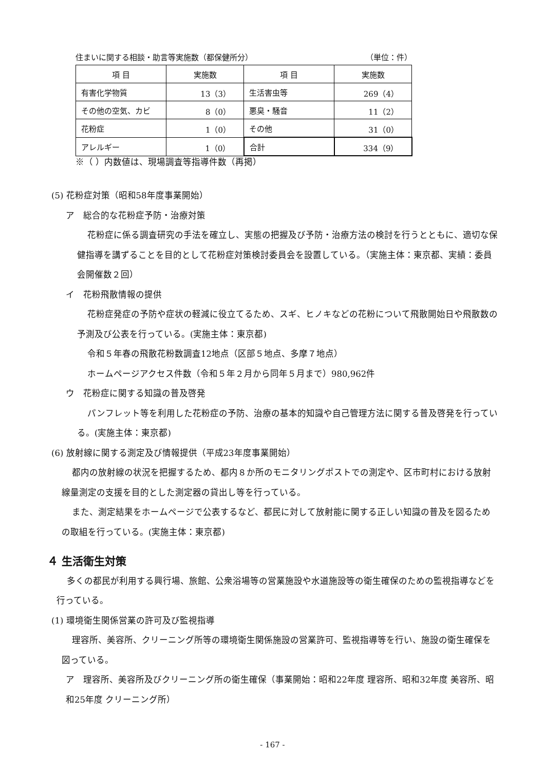住まいに関する相談・助言等実施数（都保健所分） （単位：件）
| 項 目 | 実施数 | 項 目 | 実施数 |
| --- | --- | --- | --- |
| 有害化学物質 | 13（3） | 生活害虫等 | 269（4） |
| その他の空気、カビ | 8（0） | 悪臭・騒音 | 11（2） |
| 花粉症 | 1（0） | その他 | 31（0） |
| アレルギー | 1（0） | 合計 | 334（9） |
※（ ）内数値は、現場調査等指導件数（再掲）
(5) 花粉症対策（昭和58年度事業開始）
ア　総合的な花粉症予防・治療対策
花粉症に係る調査研究の手法を確立し、実態の把握及び予防・治療方法の検討を行うとともに、適切な保健指導を講ずることを目的として花粉症対策検討委員会を設置している。（実施主体：東京都、実績：委員会開催数２回）
イ　花粉飛散情報の提供
花粉症発症の予防や症状の軽減に役立てるため、スギ、ヒノキなどの花粉について飛散開始日や飛散数の予測及び公表を行っている。(実施主体：東京都)
令和５年春の飛散花粉数調査12地点（区部５地点、多摩７地点）
ホームページアクセス件数（令和５年２月から同年５月まで）980,962件
ウ　花粉症に関する知識の普及啓発
パンフレット等を利用した花粉症の予防、治療の基本的知識や自己管理方法に関する普及啓発を行っている。(実施主体：東京都)
(6) 放射線に関する測定及び情報提供（平成23年度事業開始）
都内の放射線の状況を把握するため、都内８か所のモニタリングポストでの測定や、区市町村における放射線量測定の支援を目的とした測定器の貸出し等を行っている。
また、測定結果をホームページで公表するなど、都民に対して放射能に関する正しい知識の普及を図るための取組を行っている。(実施主体：東京都)
４ 生活衛生対策
多くの都民が利用する興行場、旅館、公衆浴場等の営業施設や水道施設等の衛生確保のための監視指導などを行っている。
(1) 環境衛生関係営業の許可及び監視指導
理容所、美容所、クリーニング所等の環境衛生関係施設の営業許可、監視指導等を行い、施設の衛生確保を図っている。
ア　理容所、美容所及びクリーニング所の衛生確保（事業開始：昭和22年度 理容所、昭和32年度 美容所、昭和25年度 クリーニング所）
- 167 -